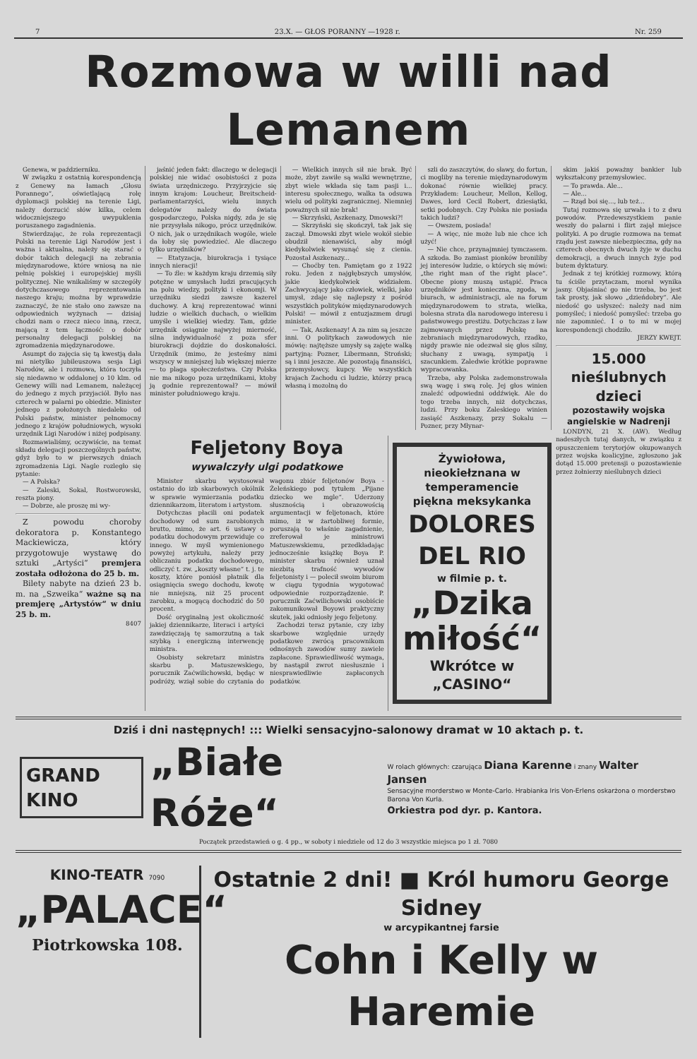7 23.X. — GŁOS PORANNY —1928 r. Nr. 259
Rozmowa w willi nad Lemanem
Genewa, w październiku.
W związku z ostatnią korespondencją z Genewy na łamach „Głosu Porannego“, oświetlającą rolę dyplomacji polskiej na terenie Ligi, należy dorzucić słów kilka, celem widoczniejszego uwypuklenia poruszanego zagadnienia.
Stwierdzając, że rola reprezentacji Polski na terenie Ligi Narodów jest i ważna i aktualna, należy się starać o dobór takich delegacji na zebrania międzynarodowe, które wniosą na nie pełnię polskiej i europejskiej myśli politycznej. Nie wnikaliśmy w szczegóły dotychczasowego reprezentowania naszego kraju; można by wprawdzie zaznaczyć, że nie stało ono zawsze na odpowiednich wyżynach — dzisiaj chodzi nam o rzecz nieco inną, rzecz, mającą z tem łączność: o dobór personalny delegacji polskiej na zgromadzenia międzynarodowe.
Asumpt do zajęcia się tą kwestją dała mi nietylko jubileuszowa sesja Ligi Narodów, ale i rozmowa, która toczyła się niedawno w oddalonej o 10 klm. od Genewy willi nad Lemanem, należącej do jednego z mych przyjaciół. Było nas czterech w palarni po obiedzie. Minister jednego z położonych niedaleko od Polski państw, minister pełnomocny jednego z krajów południowych, wysoki urzędnik Ligi Narodów i niżej podpisany.
Rozmawialiśmy, oczywiście, na temat składu delegacji poszczególnych państw, gdyż było to w pierwszych dniach zgromadzenia Ligi. Nagle rozległo się pytanie:
— A Polska?
— Zaleski, Sokal, Rostworowski, reszta piony.
— Dobrze, ale proszę mi wy-
Z powodu choroby dekoratora p. Konstantego Mackiewicza, który przygotowuje wystawę do sztuki „Artyści“ premjera została odłożona do 25 b. m.
Bilety nabyte na dzień 23 b. m. na „Szweika“ ważne są na premjerę „Artystów“ w dniu 25 b. m.
8407
jaśnić jeden fakt: dlaczego w delegacji polskiej nie widać osobistości z poza świata urzędniczego. Przyjrzyjcie się innym krajom: Loucheur, Breitscheid-parlamentarzyści, wielu innych delegatów należy do świata gospodarczego, Polska nigdy, zda je się nie przysyłała nikogo, prócz urzędników. O nich, jak o urzędnikach wogóle, wiele da łoby się powiedzieć. Ale dlaczego tylko urzędników?
— Etatyzacja, biurokracja i tysiące innych nieracji!
— To źle: w każdym kraju drzemią siły potężne w umysłach ludzi pracujących na polu wiedzy, polityki i ekonomji. W urzędniku siedzi zawsze kazerel duchowy. A kraj reprezentować winni ludzie o wielkich duchach, o wielkim umyśle i wielkiej wiedzy. Tam, gdzie urzędnik osiągnie najwyżej mierność, silna indywidualność z poza sfer biurokracji dojdzie do doskonałości. Urzędnik (mimo, że jesteśmy nimi wszyscy w mniejszej lub większej mierze — to plaga społeczeństwa. Czy Polska nie ma nikogo poza urzędnikami, ktoby ją godnie reprezentował? — mówił minister południowego kraju.
— Wielkich innych sił nie brak. Być może, zbyt zawiłe są walki wewnętrzne, zbyt wiele wkłada się tam pasji i... interesu społecznego, walka ta odsuwa wielu od polityki zagranicznej. Niemniej poważnych sił nie brak!
— Skrzyński, Aszkenazy, Dmowski?!
— Skrzyński się skończył, tak jak się zaczął. Dmowski zbyt wiele wokół siebie obudził nienawiści, aby mógł kiedykolwiek wysunąć się z cienia. Pozostał Aszkenazy...
— Choćby ten. Pamiętam go z 1922 roku. Jeden z najgłębszych umysłów, jakie kiedykolwiek widziałem. Zachwycający jako człowiek, wielki, jako umysł, zdaje się najlepszy z pośród wszystkich polityków międzynarodowych Polski! — mówił z entuzjazmem drugi minister.
— Tak, Aszkenazy! A za nim są jeszcze inni. O politykach zawodowych nie mówię: najtęższe umysły są zajęte walką partyjną: Pozner, Libermann, Stroński; są i inni jeszcze. Ale pozostają finansiści, przemysłowcy, kupcy. We wszystkich krajach Zachodu ci ludzie, którzy pracą własną i mozolną do
szli do zaszczytów, do sławy, do fortun, ci mogliby na terenie międzynarodowym dokonać równie wielkiej pracy. Przykładem: Loucheur, Mellon, Kellog, Dawes, lord Cecil Robert, dziesiątki, setki podobnych. Czy Polska nie posiada takich ludzi?
— Owszem, posiada!
— A więc, nie może lub nie chce ich użyć!
— Nie chce, przynajmniej tymczasem. A szkoda. Bo zamiast pionków broniliby jej interesów ludzie, o których się mówi: „the right man of the right place“. Obecne piony muszą ustąpić. Praca urzędników jest konieczna, zgoda, w biurach, w administracji, ale na forum międzynarodowem to strata, wielka, bolesna strata dla narodowego interesu i państwowego prestiżu. Dotychczas z ław zajmowanych przez Polskę na zebraniach międzynarodowych, rzadko, nigdy prawie nie odezwał się głos silny, słuchany z uwagą, sympatją i szacunkiem. Zaledwie krótkie poprawne wypracowanka.
Trzeba, aby Polska zademonstrowała swą wagę i swą rolę. Jej głos winien znaleźć odpowiedni oddźwięk. Ale do tego trzeba innych, niż dotychczas, ludzi. Przy boku Zaleskiego winien zasiąść Aszkenazy, przy Sokalu — Pozner, przy Młynar-
Feljetony Boya
wywalczyły ulgi podatkowe
Minister skarbu wystosował ostatnio do izb skarbowych okólnik w sprawie wymierzania podatku dziennikarzom, literatom i artystom.
Dotychczas płacili oni podatek dochodowy od sum zarobionych brutto, mimo, że art. 6 ustawy o podatku dochodowym przewiduje co innego. W myśl wymienionego powyżej artykułu, należy przy obliczaniu podatku dochodowego, odliczyć t. zw. „koszty własne“ t. j. te koszty, które poniósł płatnik dla osiągnięcia swego dochodu, kwotę nie mniejszą, niż 25 procent zarobku, a mogącą dochodzić do 50 procent.
Dość oryginalną jest okoliczność jakiej dziennikarze, literaci i artyści zawdzięczają tę samorzutną a tak szybką i energiczną interwencję ministra.
Osobisty sekretarz ministra skarbu p. Matuszewskiego, porucznik Zaćwilichowski, będąc w podróży, wziął sobie do czytania do wagonu zbiór feljetonów Boya - Żeleńskiego pod tytułem „Pijane dziecko we mgle“. Uderzony słusznością i obrazowością argumentacji w feljetonach, które mimo, iż w żartobliwej formie, poruszają to właśnie zagadnienie, zreferował je ministrowi Matuszewskiemu, przedkładając jednocześnie książkę Boya P. minister skarbu również uznał niezbitą trafność wywodów feljetonisty i — polecił swoim biurom w ciągu tygodnia wygotować odpowiednie rozporządzenie. P. porucznik Zaćwilichowski osobiście zakomunikował Boyowi praktyczny skutek, jaki odniosły jego feljetony.
Zachodzi teraz pytanie, czy izby skarbowe względnie urzędy podatkowe zwrócą pracownikom odnośnych zawodów sumy zawiele zapłacone. Sprawiedliwość wymaga, by nastąpił zwrot niesłusznie i niesprawiedliwie zapłaconych podatków.
Żywiołowa,
nieokiełznana w temperamencie
piękna meksykanka
DOLORES DEL RIO
w filmie p. t.
„Dzika miłość“
Wkrótce w „CASINO“
skim jakiś poważny bankier lub wykształcony przemysłowiec.
— To prawda. Ale...
— Ale...
— Rząd boi się..., lub też...
Tutaj rozmowa się urwała i to z dwu powodów. Przedewszystkiem panie weszły do palarni i flirt zajął miejsce polityki. A po drugie rozmowa na temat rządu jest zawsze niebezpieczna, gdy na czterech obecnych dwuch żyje w duchu demokracji, a dwuch innych żyje pod butem dyktatury.
Jednak z tej krótkiej rozmowy, którą tu ściśle przytaczam, morał wynika jasny. Objaśniać go nie trzeba, bo jest tak prosty, jak słowo „dzieńdobry“. Ale niedość go usłyszeć: należy nad nim pomyśleć; i niedość pomyśleć: trzeba go nie zapomnieć. I o to mi w mojej korespondencji chodziło.
JERZY KWEJT.
15.000 nieślubnych dzieci
pozostawiły wojska angielskie w Nadrenji
LONDYN, 21 X. (AW). Według nadeszłych tutaj danych, w związku z opuszczeniem terytorjów okupowanych przez wojska koalicyjne, zgłoszono jak dotąd 15.000 pretensji o pozostawienie przez żołnierzy nieślubnych dzieci
Dziś i dni następnych! ::: Wielki sensacyjno-salonowy dramat w 10 aktach p. t.
GRAND KINO
„Białe Róże“
W rolach głównych: czarująca Diana Karenne i znany Walter Jansen
Sensacyjne morderstwo w Monte-Carlo. Hrabianka Iris Von-Erlens oskarżona o morderstwo Barona Von Kurla.
Orkiestra pod dyr. p. Kantora.
Początek przedstawień o g. 4 pp., w soboty i niedziele od 12 do 3 wszystkie miejsca po 1 zł. 7080
KINO-TEATR 7090
„PALACE“
Piotrkowska 108.
Ostatnie 2 dni! ■ Król humoru George Sidney
w arcypikantnej farsie
Cohn i Kelly w Haremie